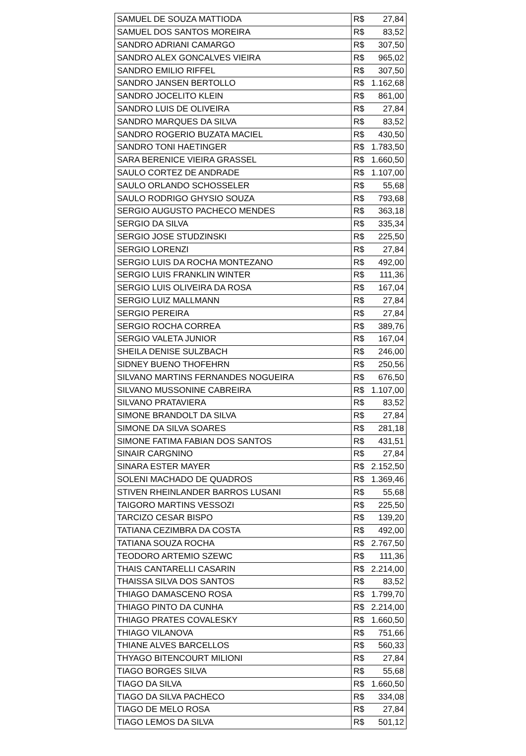| SAMUEL DE SOUZA MATTIODA | R$ 27,84 |
| SAMUEL DOS SANTOS MOREIRA | R$ 83,52 |
| SANDRO ADRIANI CAMARGO | R$ 307,50 |
| SANDRO ALEX GONCALVES VIEIRA | R$ 965,02 |
| SANDRO EMILIO RIFFEL | R$ 307,50 |
| SANDRO JANSEN BERTOLLO | R$ 1.162,68 |
| SANDRO JOCELITO KLEIN | R$ 861,00 |
| SANDRO LUIS DE OLIVEIRA | R$ 27,84 |
| SANDRO MARQUES DA SILVA | R$ 83,52 |
| SANDRO ROGERIO BUZATA MACIEL | R$ 430,50 |
| SANDRO TONI HAETINGER | R$ 1.783,50 |
| SARA BERENICE VIEIRA GRASSEL | R$ 1.660,50 |
| SAULO CORTEZ DE ANDRADE | R$ 1.107,00 |
| SAULO ORLANDO SCHOSSELER | R$ 55,68 |
| SAULO RODRIGO GHYSIO SOUZA | R$ 793,68 |
| SERGIO AUGUSTO PACHECO MENDES | R$ 363,18 |
| SERGIO DA SILVA | R$ 335,34 |
| SERGIO JOSE STUDZINSKI | R$ 225,50 |
| SERGIO LORENZI | R$ 27,84 |
| SERGIO LUIS DA ROCHA MONTEZANO | R$ 492,00 |
| SERGIO LUIS FRANKLIN WINTER | R$ 111,36 |
| SERGIO LUIS OLIVEIRA DA ROSA | R$ 167,04 |
| SERGIO LUIZ MALLMANN | R$ 27,84 |
| SERGIO PEREIRA | R$ 27,84 |
| SERGIO ROCHA CORREA | R$ 389,76 |
| SERGIO VALETA JUNIOR | R$ 167,04 |
| SHEILA DENISE SULZBACH | R$ 246,00 |
| SIDNEY BUENO THOFEHRN | R$ 250,56 |
| SILVANO MARTINS FERNANDES NOGUEIRA | R$ 676,50 |
| SILVANO MUSSONINE CABREIRA | R$ 1.107,00 |
| SILVANO PRATAVIERA | R$ 83,52 |
| SIMONE BRANDOLT DA SILVA | R$ 27,84 |
| SIMONE DA SILVA SOARES | R$ 281,18 |
| SIMONE FATIMA FABIAN DOS SANTOS | R$ 431,51 |
| SINAIR CARGNINO | R$ 27,84 |
| SINARA ESTER MAYER | R$ 2.152,50 |
| SOLENI MACHADO DE QUADROS | R$ 1.369,46 |
| STIVEN RHEINLANDER BARROS LUSANI | R$ 55,68 |
| TAIGORO MARTINS VESSOZI | R$ 225,50 |
| TARCIZO CESAR BISPO | R$ 139,20 |
| TATIANA CEZIMBRA DA COSTA | R$ 492,00 |
| TATIANA SOUZA ROCHA | R$ 2.767,50 |
| TEODORO ARTEMIO SZEWC | R$ 111,36 |
| THAIS CANTARELLI CASARIN | R$ 2.214,00 |
| THAISSA SILVA DOS SANTOS | R$ 83,52 |
| THIAGO DAMASCENO ROSA | R$ 1.799,70 |
| THIAGO PINTO DA CUNHA | R$ 2.214,00 |
| THIAGO PRATES COVALESKY | R$ 1.660,50 |
| THIAGO VILANOVA | R$ 751,66 |
| THIANE ALVES BARCELLOS | R$ 560,33 |
| THYAGO BITENCOURT MILIONI | R$ 27,84 |
| TIAGO BORGES SILVA | R$ 55,68 |
| TIAGO DA SILVA | R$ 1.660,50 |
| TIAGO DA SILVA PACHECO | R$ 334,08 |
| TIAGO DE MELO ROSA | R$ 27,84 |
| TIAGO LEMOS DA SILVA | R$ 501,12 |